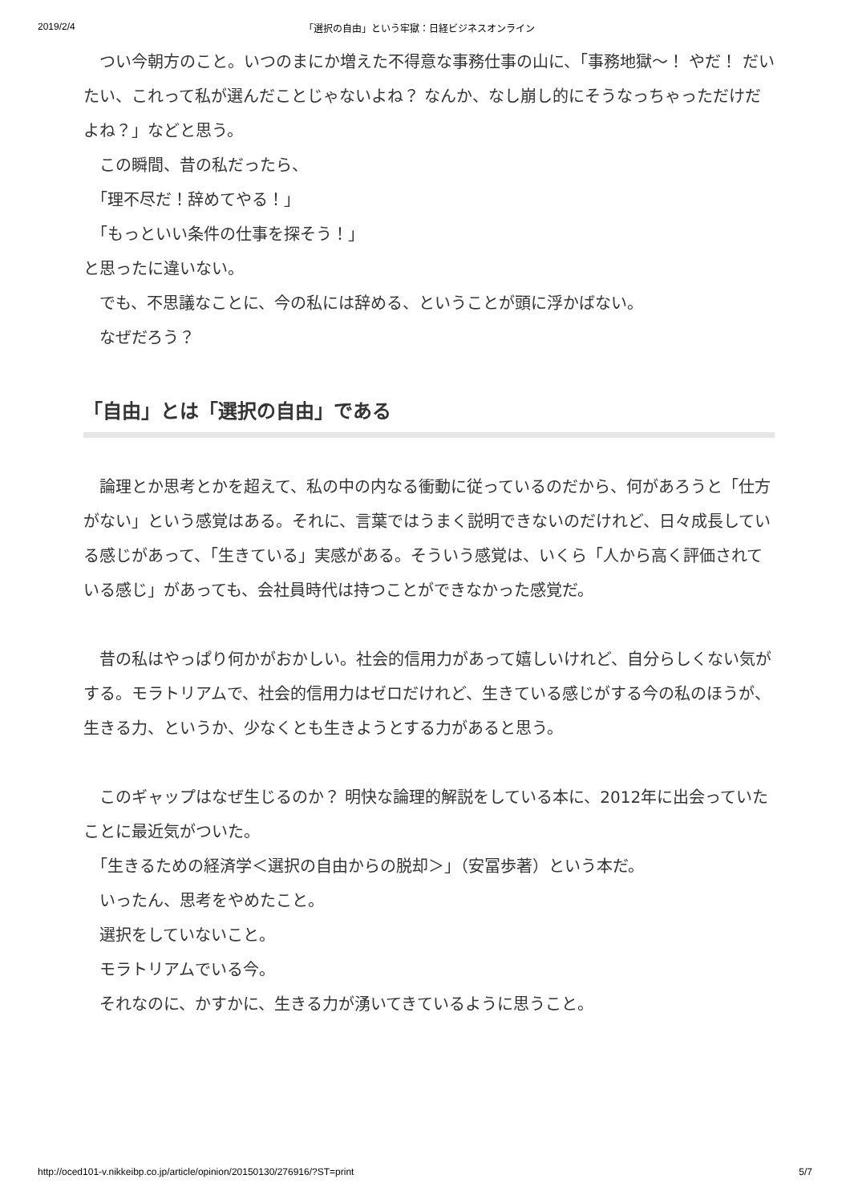2019/2/4 「選択の自由」という牢獄：日経ビジネスオンライン
　つい今朝方のこと。いつのまにか増えた不得意な事務仕事の山に、「事務地獄～！ やだ！ だいたい、これって私が選んだことじゃないよね？ なんか、なし崩し的にそうなっちゃっただけだよね？」などと思う。
　この瞬間、昔の私だったら、
　「理不尽だ！辞めてやる！」
　「もっといい条件の仕事を探そう！」
と思ったに違いない。
　でも、不思議なことに、今の私には辞める、ということが頭に浮かばない。
　なぜだろう？
「自由」とは「選択の自由」である
　論理とか思考とかを超えて、私の中の内なる衝動に従っているのだから、何があろうと「仕方がない」という感覚はある。それに、言葉ではうまく説明できないのだけれど、日々成長している感じがあって、「生きている」実感がある。そういう感覚は、いくら「人から高く評価されている感じ」があっても、会社員時代は持つことができなかった感覚だ。
　昔の私はやっぱり何かがおかしい。社会的信用力があって嬉しいけれど、自分らしくない気がする。モラトリアムで、社会的信用力はゼロだけれど、生きている感じがする今の私のほうが、生きる力、というか、少なくとも生きようとする力があると思う。
　このギャップはなぜ生じるのか？ 明快な論理的解説をしている本に、2012年に出会っていたことに最近気がついた。
　「生きるための経済学＜選択の自由からの脱却＞」（安冨歩著）という本だ。
　いったん、思考をやめたこと。
　選択をしていないこと。
　モラトリアムでいる今。
　それなのに、かすかに、生きる力が湧いてきているように思うこと。
http://oced101-v.nikkeibp.co.jp/article/opinion/20150130/276916/?ST=print 5/7